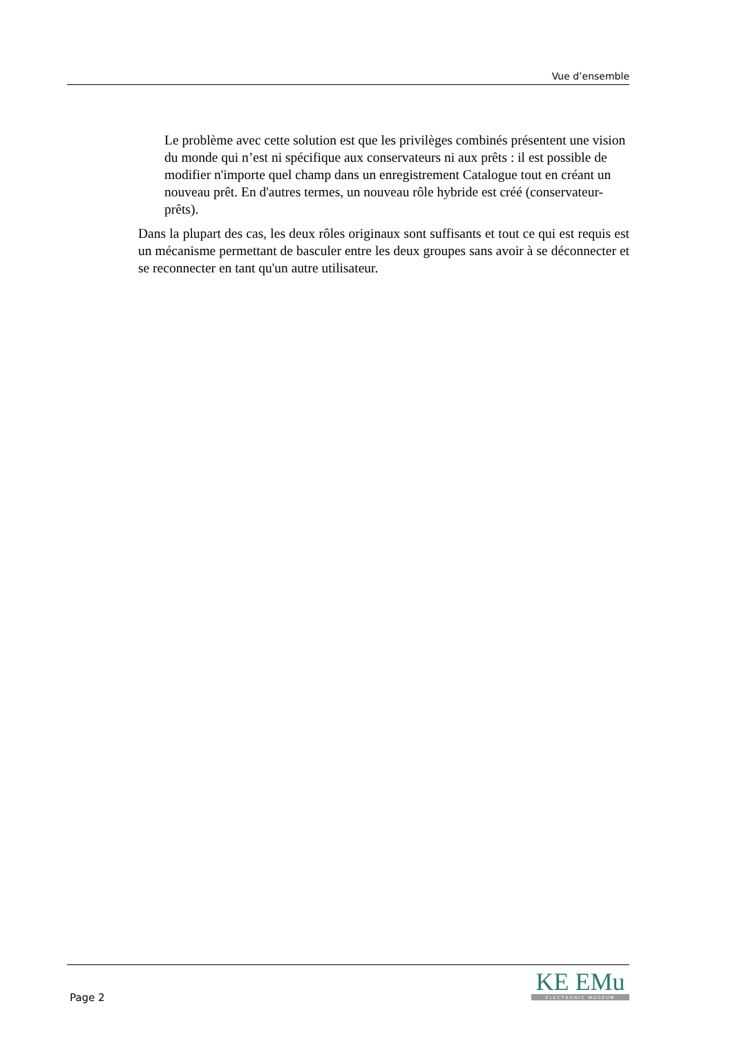Vue d’ensemble
Le problème avec cette solution est que les privilèges combinés présentent une vision du monde qui n’est ni spécifique aux conservateurs ni aux prêts : il est possible de modifier n'importe quel champ dans un enregistrement Catalogue tout en créant un nouveau prêt. En d'autres termes, un nouveau rôle hybride est créé (conservateur-prêts).
Dans la plupart des cas, les deux rôles originaux sont suffisants et tout ce qui est requis est un mécanisme permettant de basculer entre les deux groupes sans avoir à se déconnecter et se reconnecter en tant qu'un autre utilisateur.
Page 2
KE EMu
ELECTRONIC MUSEUM